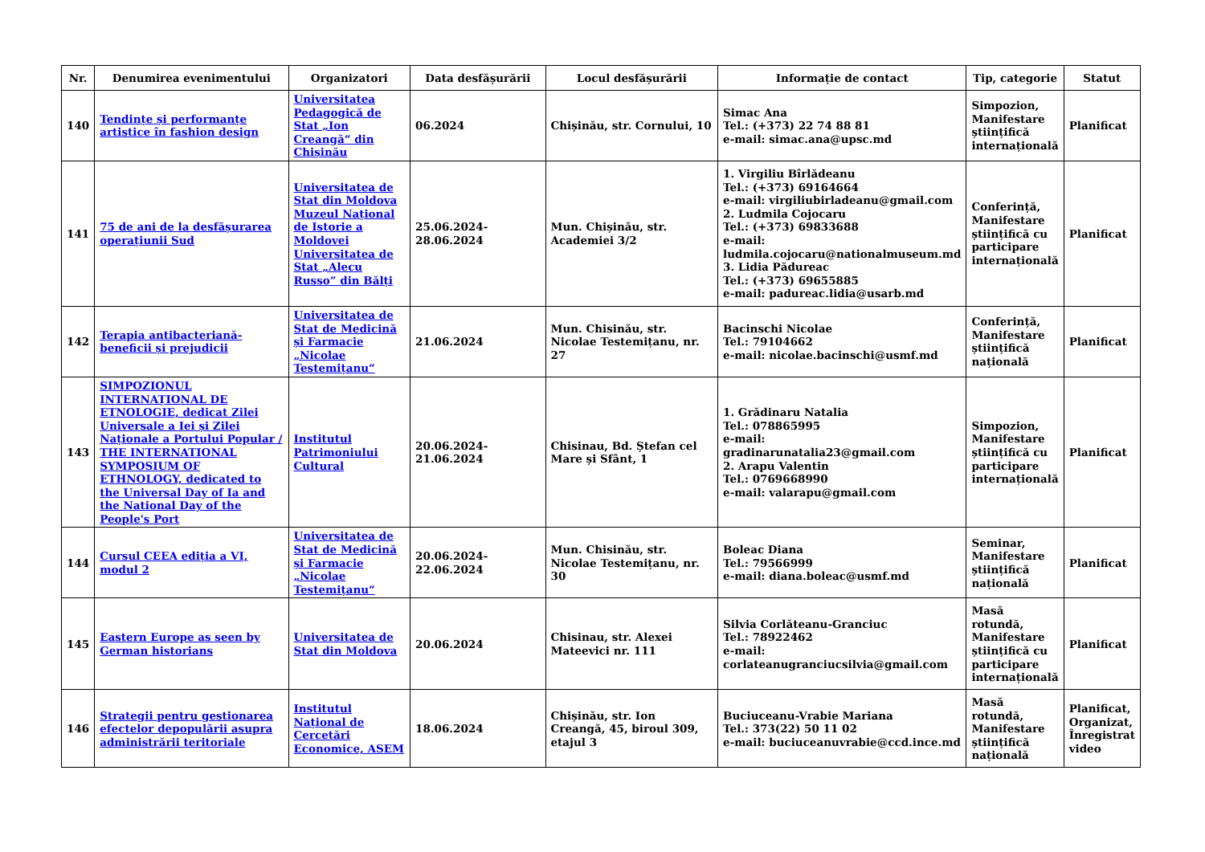| Nr. | Denumirea evenimentului | Organizatori | Data desfășurării | Locul desfășurării | Informație de contact | Tip, categorie | Statut |
| --- | --- | --- | --- | --- | --- | --- | --- |
| 140 | Tendințe și performanțe artistice în fashion design | Universitatea Pedagogică de Stat „Ion Creangă“ din Chișinău | 06.2024 | Chișinău, str. Cornului, 10 | Simac Ana Tel.: (+373) 22 74 88 81 e-mail: simac.ana@upsc.md | Simpozion, Manifestare științifică internațională | Planificat |
| 141 | 75 de ani de la desfășurarea operațiunii Sud | Universitatea de Stat din Moldova Muzeul Național de Istorie a Moldovei Universitatea de Stat „Alecu Russo” din Bălți | 25.06.2024-28.06.2024 | Mun. Chișinău, str. Academiei 3/2 | 1. Virgiliu Bîrlădeanu Tel.: (+373) 69164664 e-mail: virgiliubirladeanu@gmail.com 2. Ludmila Cojocaru Tel.: (+373) 69833688 e-mail: ludmila.cojocaru@nationalmuseum.md 3. Lidia Pădureac Tel.: (+373) 69655885 e-mail: padureac.lidia@usarb.md | Conferință, Manifestare științifică cu participare internațională | Planificat |
| 142 | Terapia antibacteriană-beneficii și prejudicii | Universitatea de Stat de Medicină și Farmacie „Nicolae Testemițanu“ | 21.06.2024 | Mun. Chisinău, str. Nicolae Testemițanu, nr. 27 | Bacinschi Nicolae Tel.: 79104662 e-mail: nicolae.bacinschi@usmf.md | Conferință, Manifestare științifică națională | Planificat |
| 143 | SIMPOZIONUL INTERNAȚIONAL DE ETNOLOGIE, dedicat Zilei Universale a Iei și Zilei Naționale a Portului Popular / THE INTERNATIONAL SYMPOSIUM OF ETHNOLOGY, dedicated to the Universal Day of Ia and the National Day of the People's Port | Institutul Patrimoniului Cultural | 20.06.2024-21.06.2024 | Chisinau, Bd. Ștefan cel Mare și Sfânt, 1 | 1. Grădinaru Natalia Tel.: 078865995 e-mail: gradinarunatalia23@gmail.com 2. Arapu Valentin Tel.: 0769668990 e-mail: valarapu@gmail.com | Simpozion, Manifestare științifică cu participare internațională | Planificat |
| 144 | Cursul CEEA ediția a VI, modul 2 | Universitatea de Stat de Medicină și Farmacie „Nicolae Testemițanu“ | 20.06.2024-22.06.2024 | Mun. Chisinău, str. Nicolae Testemițanu, nr. 30 | Boleac Diana Tel.: 79566999 e-mail: diana.boleac@usmf.md | Seminar, Manifestare științifică națională | Planificat |
| 145 | Eastern Europe as seen by German historians | Universitatea de Stat din Moldova | 20.06.2024 | Chisinau, str. Alexei Mateevici nr. 111 | Silvia Corlăteanu-Granciuc Tel.: 78922462 e-mail: corlateanugranciucsilvia@gmail.com | Masă rotundă, Manifestare științifică cu participare internațională | Planificat |
| 146 | Strategii pentru gestionarea efectelor depopulării asupra administrării teritoriale | Institutul Național de Cercetări Economice, ASEM | 18.06.2024 | Chișinău, str. Ion Creangă, 45, biroul 309, etajul 3 | Buciuceanu-Vrabie Mariana Tel.: 373(22) 50 11 02 e-mail: buciuceanuvrabie@ccd.ince.md | Masă rotundă, Manifestare științifică națională | Planificat, Organizat, Înregistrat video |